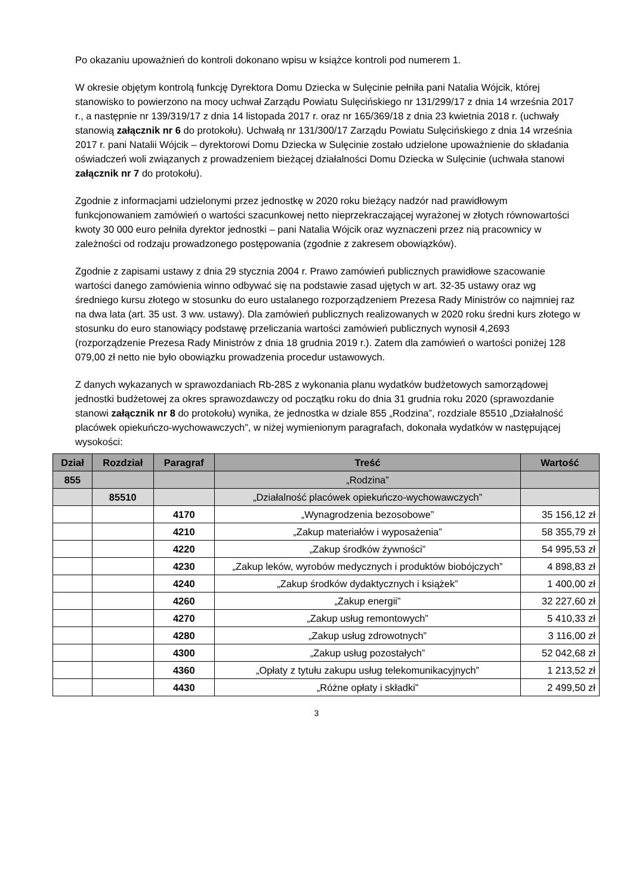Po okazaniu upoważnień do kontroli dokonano wpisu w książce kontroli pod numerem 1.
W okresie objętym kontrolą funkcję Dyrektora Domu Dziecka w Sulęcinie pełniła pani Natalia Wójcik, której stanowisko to powierzono na mocy uchwał Zarządu Powiatu Sulęcińskiego nr 131/299/17 z dnia 14 września 2017 r., a następnie nr 139/319/17 z dnia 14 listopada 2017 r. oraz nr 165/369/18 z dnia 23 kwietnia 2018 r. (uchwały stanowią załącznik nr 6 do protokołu). Uchwałą nr 131/300/17 Zarządu Powiatu Sulęcińskiego z dnia 14 września 2017 r. pani Natalii Wójcik – dyrektorowi Domu Dziecka w Sulęcinie zostało udzielone upoważnienie do składania oświadczeń woli związanych z prowadzeniem bieżącej działalności Domu Dziecka w Sulęcinie (uchwała stanowi załącznik nr 7 do protokołu).
Zgodnie z informacjami udzielonymi przez jednostkę w 2020 roku bieżący nadzór nad prawidłowym funkcjonowaniem zamówień o wartości szacunkowej netto nieprzekraczającej wyrażonej w złotych równowartości kwoty 30 000 euro pełniła dyrektor jednostki – pani Natalia Wójcik oraz wyznaczeni przez nią pracownicy w zależności od rodzaju prowadzonego postępowania (zgodnie z zakresem obowiązków).
Zgodnie z zapisami ustawy z dnia 29 stycznia 2004 r. Prawo zamówień publicznych prawidłowe szacowanie wartości danego zamówienia winno odbywać się na podstawie zasad ujętych w art. 32-35 ustawy oraz wg średniego kursu złotego w stosunku do euro ustalanego rozporządzeniem Prezesa Rady Ministrów co najmniej raz na dwa lata (art. 35 ust. 3 ww. ustawy). Dla zamówień publicznych realizowanych w 2020 roku średni kurs złotego w stosunku do euro stanowiący podstawę przeliczania wartości zamówień publicznych wynosił 4,2693 (rozporządzenie Prezesa Rady Ministrów z dnia 18 grudnia 2019 r.). Zatem dla zamówień o wartości poniżej 128 079,00 zł netto nie było obowiązku prowadzenia procedur ustawowych.
Z danych wykazanych w sprawozdaniach Rb-28S z wykonania planu wydatków budżetowych samorządowej jednostki budżetowej za okres sprawozdawczy od początku roku do dnia 31 grudnia roku 2020 (sprawozdanie stanowi załącznik nr 8 do protokołu) wynika, że jednostka w dziale 855 „Rodzina”, rozdziale 85510 „Działalność placówek opiekuńczo-wychowawczych”, w niżej wymienionym paragrafach, dokonała wydatków w następującej wysokości:
| Dział | Rozdział | Paragraf | Treść | Wartość |
| --- | --- | --- | --- | --- |
| 855 | | | „Rodzina” | |
| | 85510 | | „Działalność placówek opiekuńczo-wychowawczych” | |
| | | 4170 | „Wynagrodzenia bezosobowe” | 35 156,12 zł |
| | | 4210 | „Zakup materiałów i wyposażenia” | 58 355,79 zł |
| | | 4220 | „Zakup środków żywności” | 54 995,53 zł |
| | | 4230 | „Zakup leków, wyrobów medycznych i produktów biobójczych” | 4 898,83 zł |
| | | 4240 | „Zakup środków dydaktycznych i książek” | 1 400,00 zł |
| | | 4260 | „Zakup energii” | 32 227,60 zł |
| | | 4270 | „Zakup usług remontowych” | 5 410,33 zł |
| | | 4280 | „Zakup usług zdrowotnych” | 3 116,00 zł |
| | | 4300 | „Zakup usług pozostałych” | 52 042,68 zł |
| | | 4360 | „Opłaty z tytułu zakupu usług telekomunikacyjnych” | 1 213,52 zł |
| | | 4430 | „Różne opłaty i składki” | 2 499,50 zł |
3